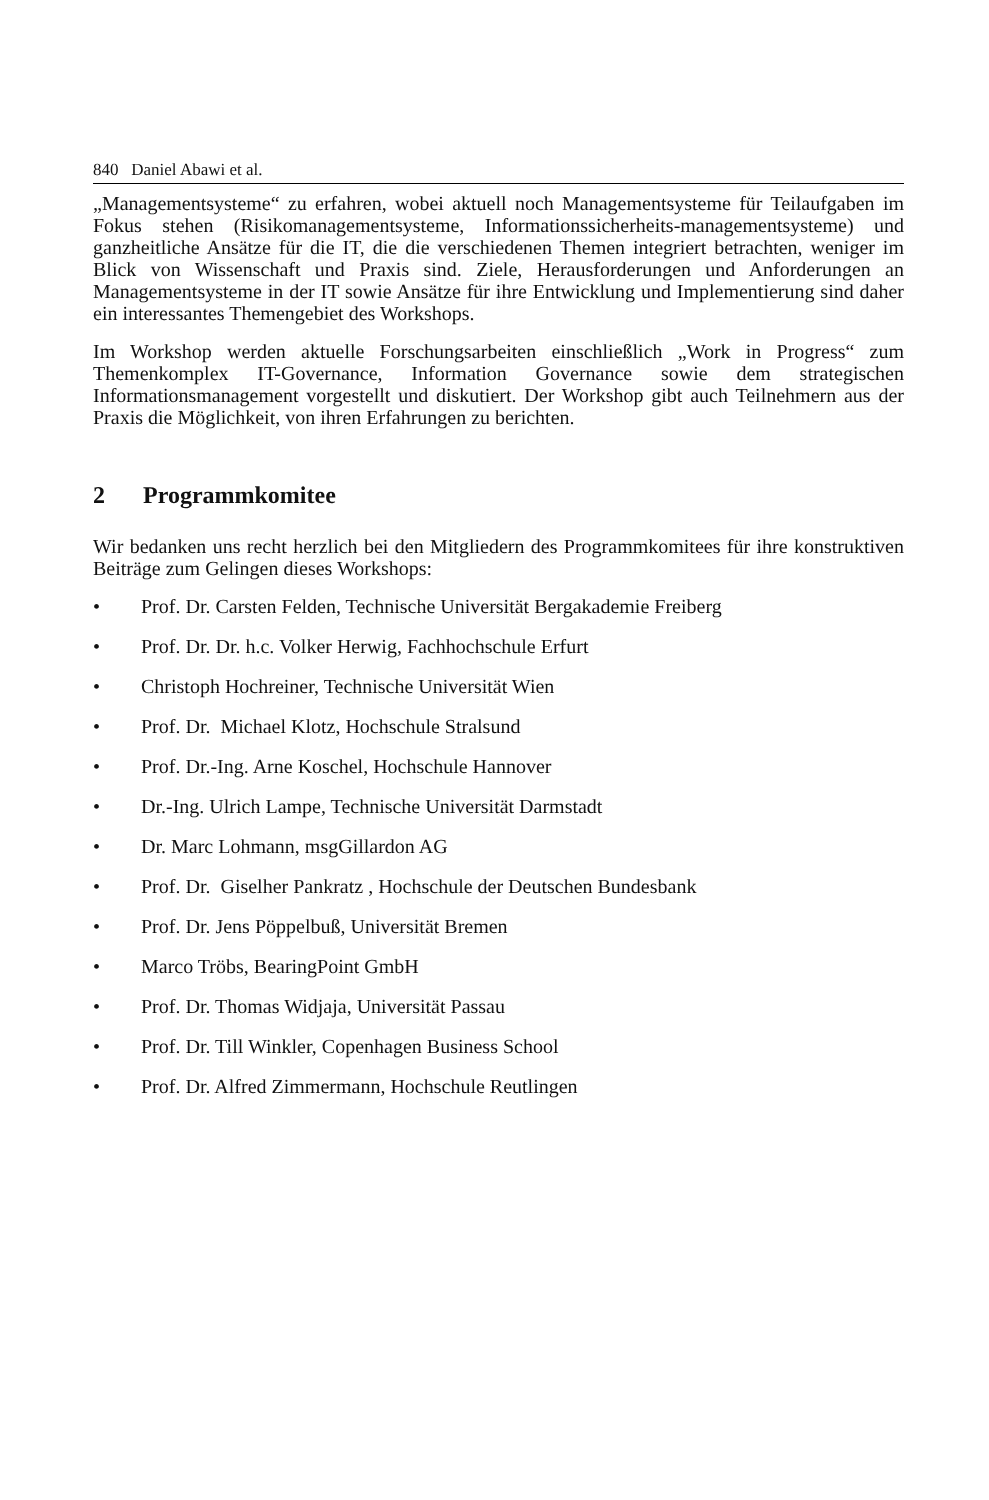840 Daniel Abawi et al.
„Managementsysteme“ zu erfahren, wobei aktuell noch Managementsysteme für Teilaufgaben im Fokus stehen (Risikomanagementsysteme, Informationssicherheits-managementsysteme) und ganzheitliche Ansätze für die IT, die die verschiedenen Themen integriert betrachten, weniger im Blick von Wissenschaft und Praxis sind. Ziele, Herausforderungen und Anforderungen an Managementsysteme in der IT sowie Ansätze für ihre Entwicklung und Implementierung sind daher ein interessantes Themengebiet des Workshops.
Im Workshop werden aktuelle Forschungsarbeiten einschließlich „Work in Progress“ zum Themenkomplex IT-Governance, Information Governance sowie dem strategischen Informationsmanagement vorgestellt und diskutiert. Der Workshop gibt auch Teilnehmern aus der Praxis die Möglichkeit, von ihren Erfahrungen zu berichten.
2 Programmkomitee
Wir bedanken uns recht herzlich bei den Mitgliedern des Programmkomitees für ihre konstruktiven Beiträge zum Gelingen dieses Workshops:
• Prof. Dr. Carsten Felden, Technische Universität Bergakademie Freiberg
• Prof. Dr. Dr. h.c. Volker Herwig, Fachhochschule Erfurt
• Christoph Hochreiner, Technische Universität Wien
• Prof. Dr. Michael Klotz, Hochschule Stralsund
• Prof. Dr.-Ing. Arne Koschel, Hochschule Hannover
• Dr.-Ing. Ulrich Lampe, Technische Universität Darmstadt
• Dr. Marc Lohmann, msgGillardon AG
• Prof. Dr. Giselher Pankratz , Hochschule der Deutschen Bundesbank
• Prof. Dr. Jens Pöppelbuß, Universität Bremen
• Marco Tröbs, BearingPoint GmbH
• Prof. Dr. Thomas Widjaja, Universität Passau
• Prof. Dr. Till Winkler, Copenhagen Business School
• Prof. Dr. Alfred Zimmermann, Hochschule Reutlingen